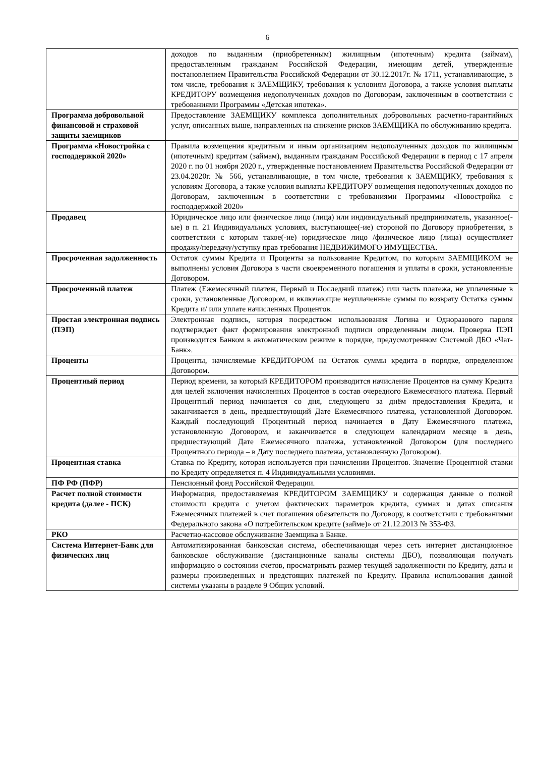6
| | доходов по выданным (приобретенным) жилищным (ипотечным) кредита (займам), предоставленным гражданам Российской Федерации, имеющим детей, утвержденные постановлением Правительства Российской Федерации от 30.12.2017г. № 1711, устанавливающие, в том числе, требования к ЗАЕМЩИКУ, требования к условиям Договора, а также условия выплаты КРЕДИТОРУ возмещения недополученных доходов по Договорам, заключенным в соответствии с требованиями Программы «Детская ипотека». |
| Программа добровольной финансовой и страховой защиты заемщиков | Предоставление ЗАЕМЩИКУ комплекса дополнительных добровольных расчетно-гарантийных услуг, описанных выше, направленных на снижение рисков ЗАЕМЩИКА по обслуживанию кредита. |
| Программа «Новостройка с господдержкой 2020» | Правила возмещения кредитным и иным организациям недополученных доходов по жилищным (ипотечным) кредитам (займам), выданным гражданам Российской Федерации в период с 17 апреля 2020 г. по 01 ноября 2020 г., утвержденные постановлением Правительства Российской Федерации от 23.04.2020г. № 566, устанавливающие, в том числе, требования к ЗАЕМЩИКУ, требования к условиям Договора, а также условия выплаты КРЕДИТОРУ возмещения недополученных доходов по Договорам, заключенным в соответствии с требованиями Программы «Новостройка с господдержкой 2020» |
| Продавец | Юридическое лицо или физическое лицо (лица) или индивидуальный предприниматель, указанное(-ые) в п. 21 Индивидуальных условиях, выступающее(-ие) стороной по Договору приобретения, в соответствии с которым такое(-ие) юридическое лицо /физическое лицо (лица) осуществляет продажу/передачу/уступку прав требования НЕДВИЖИМОГО ИМУЩЕСТВА. |
| Просроченная задолженность | Остаток суммы Кредита и Проценты за пользование Кредитом, по которым ЗАЕМЩИКОМ не выполнены условия Договора в части своевременного погашения и уплаты в сроки, установленные Договором. |
| Просроченный платеж | Платеж (Ежемесячный платеж, Первый и Последний платеж) или часть платежа, не уплаченные в сроки, установленные Договором, и включающие неуплаченные суммы по возврату Остатка суммы Кредита и/ или уплате начисленных Процентов. |
| Простая электронная подпись (ПЭП) | Электронная подпись, которая посредством использования Логина и Одноразового пароля подтверждает факт формирования электронной подписи определенным лицом. Проверка ПЭП производится Банком в автоматическом режиме в порядке, предусмотренном Системой ДБО «Чат-Банк». |
| Проценты | Проценты, начисляемые КРЕДИТОРОМ на Остаток суммы кредита в порядке, определенном Договором. |
| Процентный период | Период времени, за который КРЕДИТОРОМ производится начисление Процентов на сумму Кредита для целей включения начисленных Процентов в состав очередного Ежемесячного платежа. Первый Процентный период начинается со дня, следующего за днём предоставления Кредита, и заканчивается в день, предшествующий Дате Ежемесячного платежа, установленной Договором. Каждый последующий Процентный период начинается в Дату Ежемесячного платежа, установленную Договором, и заканчивается в следующем календарном месяце в день, предшествующий Дате Ежемесячного платежа, установленной Договором (для последнего Процентного периода – в Дату последнего платежа, установленную Договором). |
| Процентная ставка | Ставка по Кредиту, которая используется при начислении Процентов. Значение Процентной ставки по Кредиту определяется п. 4 Индивидуальными условиями. |
| ПФ РФ (ПФР) | Пенсионный фонд Российской Федерации. |
| Расчет полной стоимости кредита (далее - ПСК) | Информация, предоставляемая КРЕДИТОРОМ ЗАЕМЩИКУ и содержащая данные о полной стоимости кредита с учетом фактических параметров кредита, суммах и датах списания Ежемесячных платежей в счет погашения обязательств по Договору, в соответствии с требованиями Федерального закона «О потребительском кредите (займе)» от 21.12.2013 № 353-ФЗ. |
| РКО | Расчетно-кассовое обслуживание Заемщика в Банке. |
| Система Интернет-Банк для физических лиц | Автоматизированная банковская система, обеспечивающая через сеть интернет дистанционное банковское обслуживание (дистанционные каналы системы ДБО), позволяющая получать информацию о состоянии счетов, просматривать размер текущей задолженности по Кредиту, даты и размеры произведенных и предстоящих платежей по Кредиту. Правила использования данной системы указаны в разделе 9 Общих условий. |